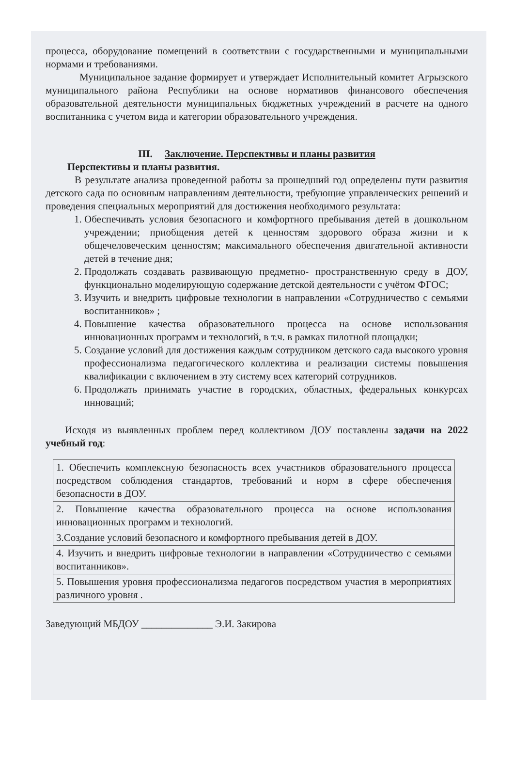процесса, оборудование помещений в соответствии с государственными и муниципальными нормами и требованиями.
Муниципальное задание формирует и утверждает Исполнительный комитет Агрызского муниципального района Республики на основе нормативов финансового обеспечения образовательной деятельности муниципальных бюджетных учреждений в расчете на одного воспитанника с учетом вида и категории образовательного учреждения.
III. Заключение. Перспективы и планы развития
Перспективы и планы развития.
В результате анализа проведенной работы за прошедший год определены пути развития детского сада по основным направлениям деятельности, требующие управленческих решений и проведения специальных мероприятий для достижения необходимого результата:
1. Обеспечивать условия безопасного и комфортного пребывания детей в дошкольном учреждении; приобщения детей к ценностям здорового образа жизни и к общечеловеческим ценностям; максимального обеспечения двигательной активности детей в течение дня;
2. Продолжать создавать развивающую предметно- пространственную среду в ДОУ, функционально моделирующую содержание детской деятельности с учётом ФГОС;
3. Изучить и внедрить цифровые технологии в направлении «Сотрудничество с семьями воспитанников» ;
4. Повышение качества образовательного процесса на основе использования инновационных программ и технологий, в т.ч. в рамках пилотной площадки;
5. Создание условий для достижения каждым сотрудником детского сада высокого уровня профессионализма педагогического коллектива и реализации системы повышения квалификации с включением в эту систему всех категорий сотрудников.
6. Продолжать принимать участие в городских, областных, федеральных конкурсах инноваций;
Исходя из выявленных проблем перед коллективом ДОУ поставлены задачи на 2022 учебный год:
| 1. Обеспечить комплексную безопасность всех участников образовательного процесса посредством соблюдения стандартов, требований и норм в сфере обеспечения безопасности в ДОУ. |
| 2. Повышение качества образовательного процесса на основе использования инновационных программ и технологий. |
| 3.Создание условий безопасного и комфортного пребывания детей в ДОУ. |
| 4. Изучить и внедрить цифровые технологии в направлении «Сотрудничество с семьями воспитанников». |
| 5. Повышения уровня профессионализма педагогов посредством участия в мероприятиях различного уровня . |
Заведующий МБДОУ ______________ Э.И. Закирова